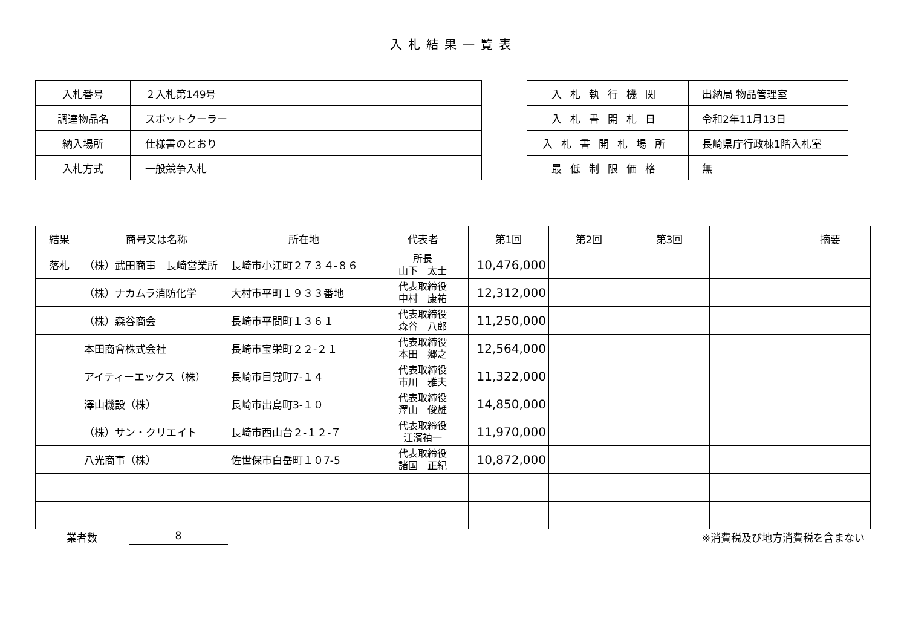入札結果一覧表
| 入札番号 | ２入札第149号 |
| 調達物品名 | スポットクーラー |
| 納入場所 | 仕様書のとおり |
| 入札方式 | 一般競争入札 |
| 入札執行機関 | 出納局 物品管理室 |
| 入札書開札日 | 令和2年11月13日 |
| 入札書開札場所 | 長崎県庁行政棟1階入札室 |
| 最低制限価格 | 無 |
| 結果 | 商号又は名称 | 所在地 | 代表者 | 第1回 | 第2回 | 第3回 | | 摘要 |
| --- | --- | --- | --- | --- | --- | --- | --- | --- |
| 落札 | （株）武田商事 長崎営業所 | 長崎市小江町２７３４-８６ | 所長 山下 太士 | 10,476,000 | | | | |
| | （株）ナカムラ消防化学 | 大村市平町１９３３番地 | 代表取締役 中村 康祐 | 12,312,000 | | | | |
| | （株）森谷商会 | 長崎市平間町１３６１ | 代表取締役 森谷 八郎 | 11,250,000 | | | | |
| | 本田商會株式会社 | 長崎市宝栄町２２-２１ | 代表取締役 本田 郷之 | 12,564,000 | | | | |
| | アイティーエックス（株） | 長崎市目覚町7-１４ | 代表取締役 市川 雅夫 | 11,322,000 | | | | |
| | 澤山機設（株） | 長崎市出島町3-１０ | 代表取締役 澤山 俊雄 | 14,850,000 | | | | |
| | （株）サン・クリエイト | 長崎市西山台２‐１２‐７ | 代表取締役 江濱禎一 | 11,970,000 | | | | |
| | 八光商事（株） | 佐世保市白岳町１０7-5 | 代表取締役 諸国 正紀 | 10,872,000 | | | | |
業者数 8 ※消費税及び地方消費税を含まない